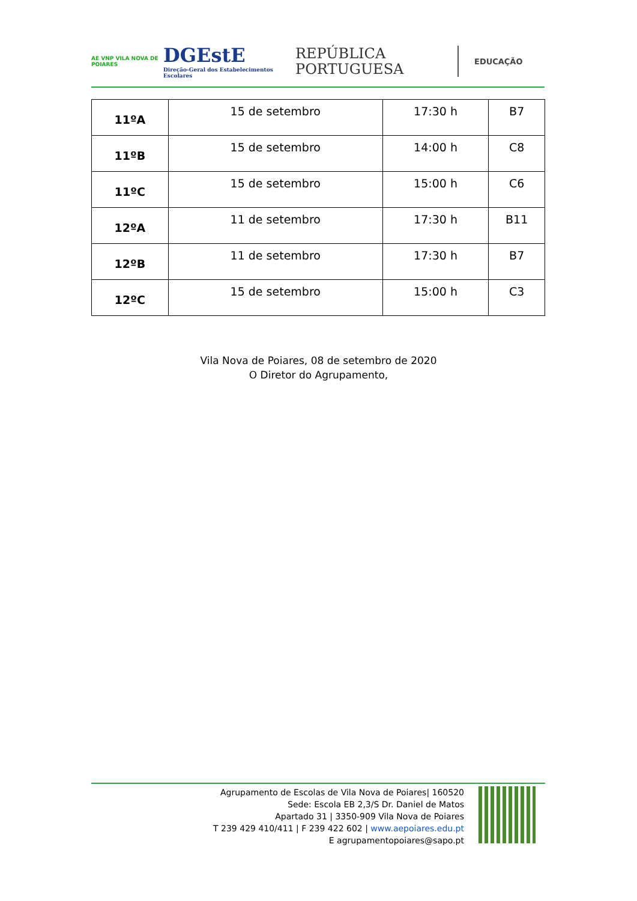AE VNP VILA NOVA DE POIARES
DGEstE
Direção-Geral dos Estabelecimentos Escolares
REPÚBLICA
PORTUGUESA
EDUCAÇÃO
| 11ºA | 15 de setembro | 17:30 h | B7 |
| 11ºB | 15 de setembro | 14:00 h | C8 |
| 11ºC | 15 de setembro | 15:00 h | C6 |
| 12ºA | 11 de setembro | 17:30 h | B11 |
| 12ºB | 11 de setembro | 17:30 h | B7 |
| 12ºC | 15 de setembro | 15:00 h | C3 |
Vila Nova de Poiares, 08 de setembro de 2020
O Diretor do Agrupamento,
Agrupamento de Escolas de Vila Nova de Poiares| 160520
Sede: Escola EB 2,3/S Dr. Daniel de Matos
Apartado 31 | 3350-909 Vila Nova de Poiares
T 239 429 410/411 | F 239 422 602 | www.aepoiares.edu.pt
E agrupamentopoiares@sapo.pt